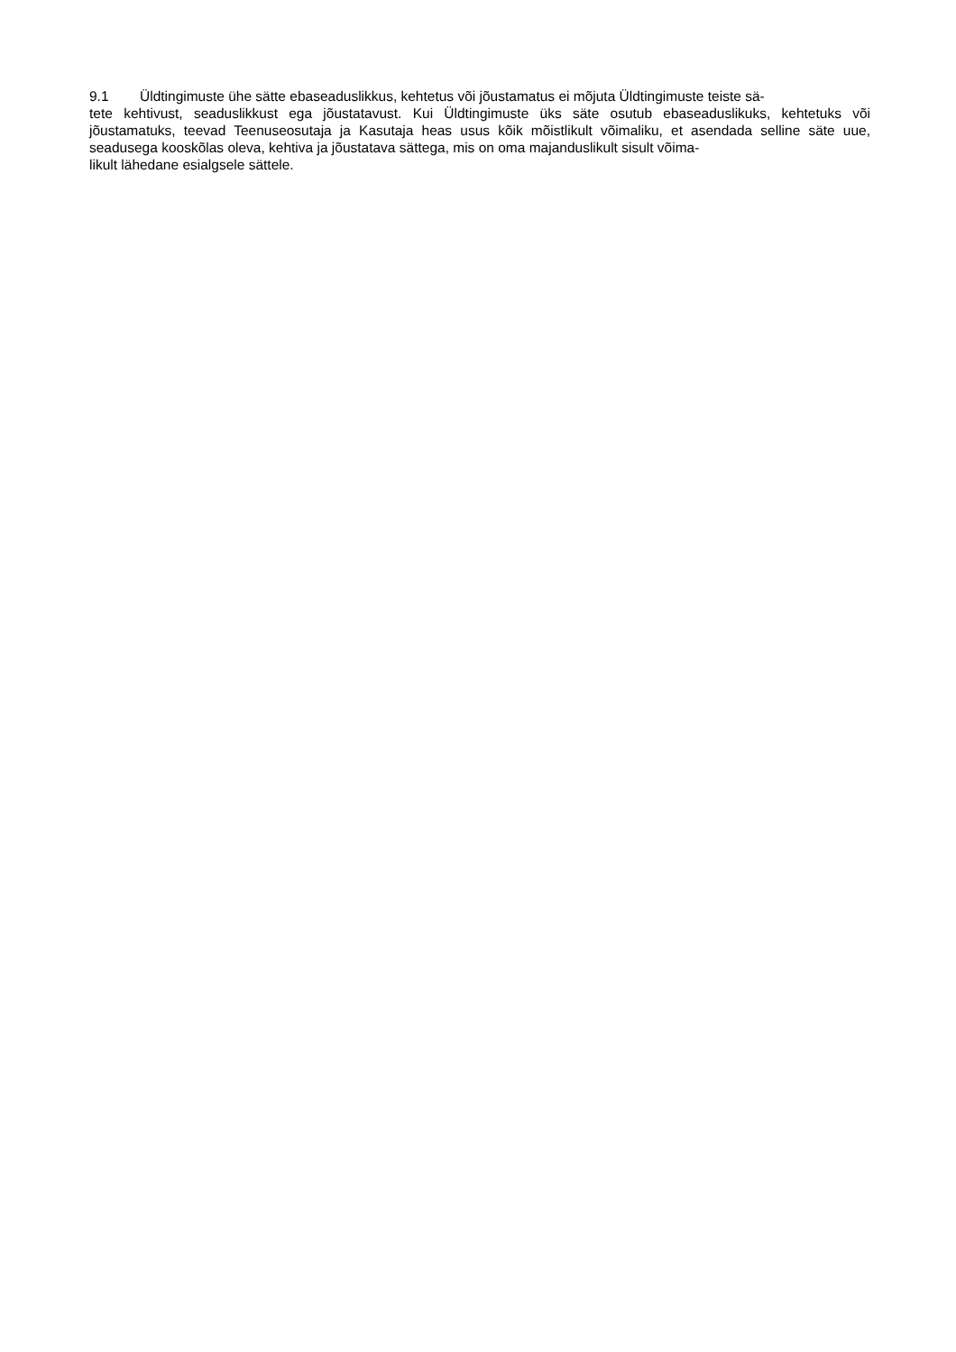9.1 Üldtingimuste ühe sätte ebaseaduslikkus, kehtetus või jõustamatus ei mõjuta Üldtingimuste teiste sä-
tete kehtivust, seaduslikkust ega jõustatavust. Kui Üldtingimuste üks säte osutub ebaseaduslikuks, kehtetuks või jõustamatuks, teevad Teenuseosutaja ja Kasutaja heas usus kõik mõistlikult võimaliku, et asendada selline säte uue, seadusega kooskõlas oleva, kehtiva ja jõustatava sättega, mis on oma majanduslikult sisult võima-
likult lähedane esialgsele sättele.